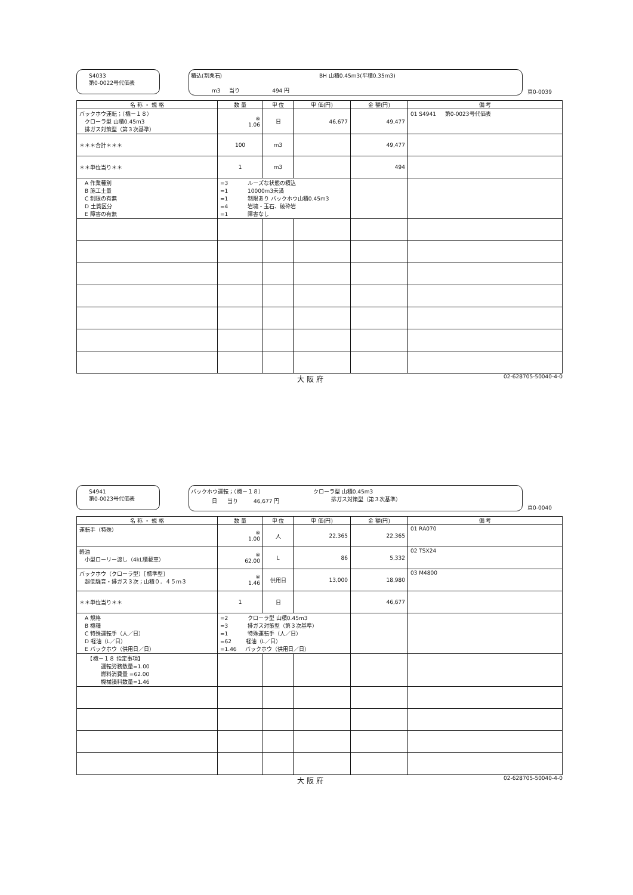S4033
第0-0022号代価表
積込(割栗石) BH 山積0.45m3(平積0.35m3)
m3 当り 494 円
頁0-0039
| 名 称 ・ 規 格 | 数 量 | 単 位 | 単 価(円) | 金 額(円) | 備 考 |
| --- | --- | --- | --- | --- | --- |
| バックホウ運転；（機－１８） クローラ型 山積0.45m3 排ガス対策型（第３次基準） | ※ 1.06 | 日 | 46,677 | 49,477 | 01 S4941 第0-0023号代価表 |
| ＊＊＊合計＊＊＊ | 100 | m3 | | 49,477 | |
| ＊＊単位当り＊＊ | 1 | m3 | | 494 | |
| A 作業種別 B 施工土量 C 制限の有無 D 土質区分 E 障害の有無 | =3 ルーズな状態の積込 =1 10000m3未満 =1 制限あり バックホウ山積0.45m3 =4 岩塊・玉石、破砕岩 =1 障害なし | | | | |
大 阪 府 02-628705-50040-4-0
S4941
第0-0023号代価表
バックホウ運転；（機－１８） クローラ型 山積0.45m3
排ガス対策型（第３次基準）
日 当り 46,677 円
頁0-0040
| 名 称 ・ 規 格 | 数 量 | 単 位 | 単 価(円) | 金 額(円) | 備 考 |
| --- | --- | --- | --- | --- | --- |
| 運転手（特殊） | ※ 1.00 | 人 | 22,365 | 22,365 | 01 RA070 |
| 軽油 小型ローリー渡し（4kL積載車） | ※ 62.00 | L | 86 | 5,332 | 02 TSX24 |
| バックホウ（クローラ型）［標準型］ 超低騒音・排ガス３次；山積０．４５ｍ３ | ※ 1.46 | 供用日 | 13,000 | 18,980 | 03 M4800 |
| ＊＊単位当り＊＊ | 1 | 日 | | 46,677 | |
| A 規格 B 機種 C 特殊運転手（人／日） D 軽油（L／日） E バックホウ（供用日／日） | =2 クローラ型 山積0.45m3 =3 排ガス対策型（第３次基準） =1 特殊運転手（人／日） =62 軽油（L／日） =1.46 バックホウ（供用日／日） | | | | |
| 【機－１８ 指定事項】 運転労務数量=1.00 燃料消費量 =62.00 機械損料数量=1.46 | | | | | |
大 阪 府 02-628705-50040-4-0